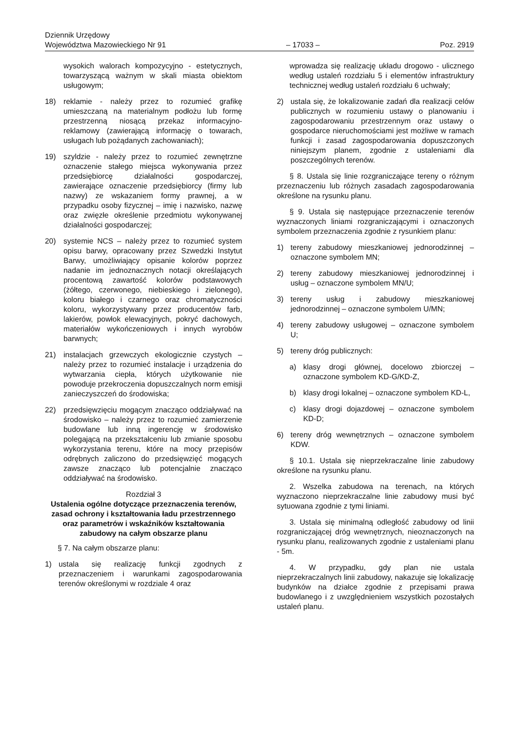Dziennik Urzędowy
Województwa Mazowieckiego Nr 91
– 17033 –
Poz. 2919
wysokich walorach kompozycyjno - estetycznych, towarzyszącą ważnym w skali miasta obiektom usługowym;
18) reklamie - należy przez to rozumieć grafikę umieszczaną na materialnym podłożu lub formę przestrzenną niosącą przekaz informacyjno-reklamowy (zawierającą informację o towarach, usługach lub pożądanych zachowaniach);
19) szyldzie - należy przez to rozumieć zewnętrzne oznaczenie stałego miejsca wykonywania przez przedsiębiorcę działalności gospodarczej, zawierające oznaczenie przedsiębiorcy (firmy lub nazwy) ze wskazaniem formy prawnej, a w przypadku osoby fizycznej – imię i nazwisko, nazwę oraz zwięzłe określenie przedmiotu wykonywanej działalności gospodarczej;
20) systemie NCS – należy przez to rozumieć system opisu barwy, opracowany przez Szwedzki Instytut Barwy, umożliwiający opisanie kolorów poprzez nadanie im jednoznacznych notacji określających procentową zawartość kolorów podstawowych (żółtego, czerwonego, niebieskiego i zielonego), koloru białego i czarnego oraz chromatyczności koloru, wykorzystywany przez producentów farb, lakierów, powłok elewacyjnych, pokryć dachowych, materiałów wykończeniowych i innych wyrobów barwnych;
21) instalacjach grzewczych ekologicznie czystych – należy przez to rozumieć instalacje i urządzenia do wytwarzania ciepła, których użytkowanie nie powoduje przekroczenia dopuszczalnych norm emisji zanieczyszczeń do środowiska;
22) przedsięwzięciu mogącym znacząco oddziaływać na środowisko – należy przez to rozumieć zamierzenie budowlane lub inną ingerencję w środowisko polegającą na przekształceniu lub zmianie sposobu wykorzystania terenu, które na mocy przepisów odrębnych zaliczono do przedsięwzięć mogących zawsze znacząco lub potencjalnie znacząco oddziaływać na środowisko.
Rozdział 3
Ustalenia ogólne dotyczące przeznaczenia terenów, zasad ochrony i kształtowania ładu przestrzennego oraz parametrów i wskaźników kształtowania zabudowy na całym obszarze planu
§ 7. Na całym obszarze planu:
1) ustala się realizację funkcji zgodnych z przeznaczeniem i warunkami zagospodarowania terenów określonymi w rozdziale 4 oraz
wprowadza się realizację układu drogowo - ulicznego według ustaleń rozdziału 5 i elementów infrastruktury technicznej według ustaleń rozdziału 6 uchwały;
2) ustala się, że lokalizowanie zadań dla realizacji celów publicznych w rozumieniu ustawy o planowaniu i zagospodarowaniu przestrzennym oraz ustawy o gospodarce nieruchomościami jest możliwe w ramach funkcji i zasad zagospodarowania dopuszczonych niniejszym planem, zgodnie z ustaleniami dla poszczególnych terenów.
§ 8. Ustala się linie rozgraniczające tereny o różnym przeznaczeniu lub różnych zasadach zagospodarowania określone na rysunku planu.
§ 9. Ustala się następujące przeznaczenie terenów wyznaczonych liniami rozgraniczającymi i oznaczonych symbolem przeznaczenia zgodnie z rysunkiem planu:
1) tereny zabudowy mieszkaniowej jednorodzinnej – oznaczone symbolem MN;
2) tereny zabudowy mieszkaniowej jednorodzinnej i usług – oznaczone symbolem MN/U;
3) tereny usług i zabudowy mieszkaniowej jednorodzinnej – oznaczone symbolem U/MN;
4) tereny zabudowy usługowej – oznaczone symbolem U;
5) tereny dróg publicznych:
a) klasy drogi głównej, docelowo zbiorczej – oznaczone symbolem KD-G/KD-Z,
b) klasy drogi lokalnej – oznaczone symbolem KD-L,
c) klasy drogi dojazdowej – oznaczone symbolem KD-D;
6) tereny dróg wewnętrznych – oznaczone symbolem KDW.
§ 10.1. Ustala się nieprzekraczalne linie zabudowy określone na rysunku planu.
2. Wszelka zabudowa na terenach, na których wyznaczono nieprzekraczalne linie zabudowy musi być sytuowana zgodnie z tymi liniami.
3. Ustala się minimalną odległość zabudowy od linii rozgraniczającej dróg wewnętrznych, nieoznaczonych na rysunku planu, realizowanych zgodnie z ustaleniami planu - 5m.
4. W przypadku, gdy plan nie ustala nieprzekraczalnych linii zabudowy, nakazuje się lokalizację budynków na działce zgodnie z przepisami prawa budowlanego i z uwzględnieniem wszystkich pozostałych ustaleń planu.